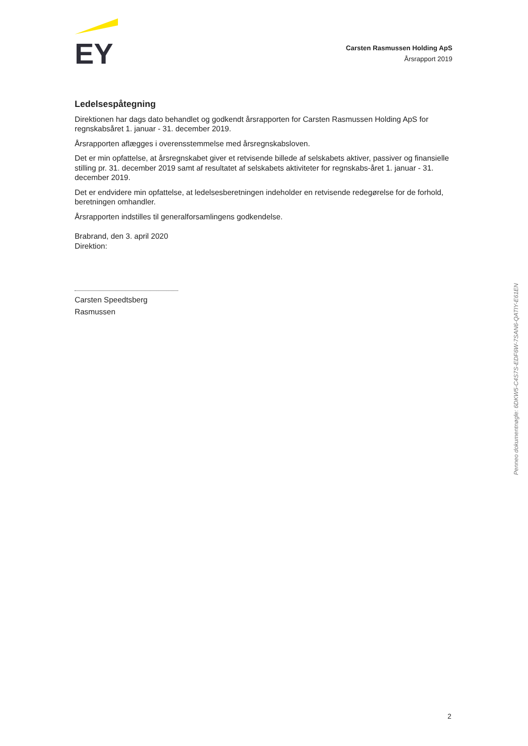EY
Carsten Rasmussen Holding ApS
Årsrapport 2019
Ledelsespåtegning
Direktionen har dags dato behandlet og godkendt årsrapporten for Carsten Rasmussen Holding ApS for regnskabsåret 1. januar - 31. december 2019.
Årsrapporten aflægges i overensstemmelse med årsregnskabsloven.
Det er min opfattelse, at årsregnskabet giver et retvisende billede af selskabets aktiver, passiver og finansielle stilling pr. 31. december 2019 samt af resultatet af selskabets aktiviteter for regnskabs-året 1. januar - 31. december 2019.
Det er endvidere min opfattelse, at ledelsesberetningen indeholder en retvisende redegørelse for de forhold, beretningen omhandler.
Årsrapporten indstilles til generalforsamlingens godkendelse.
Brabrand, den 3. april 2020
Direktion:
Carsten Speedtsberg
Rasmussen
Penneo dokumentnøgle: 6DKW5-C4S7S-EDF6W-7SAN6-QATIY-E61EN
2